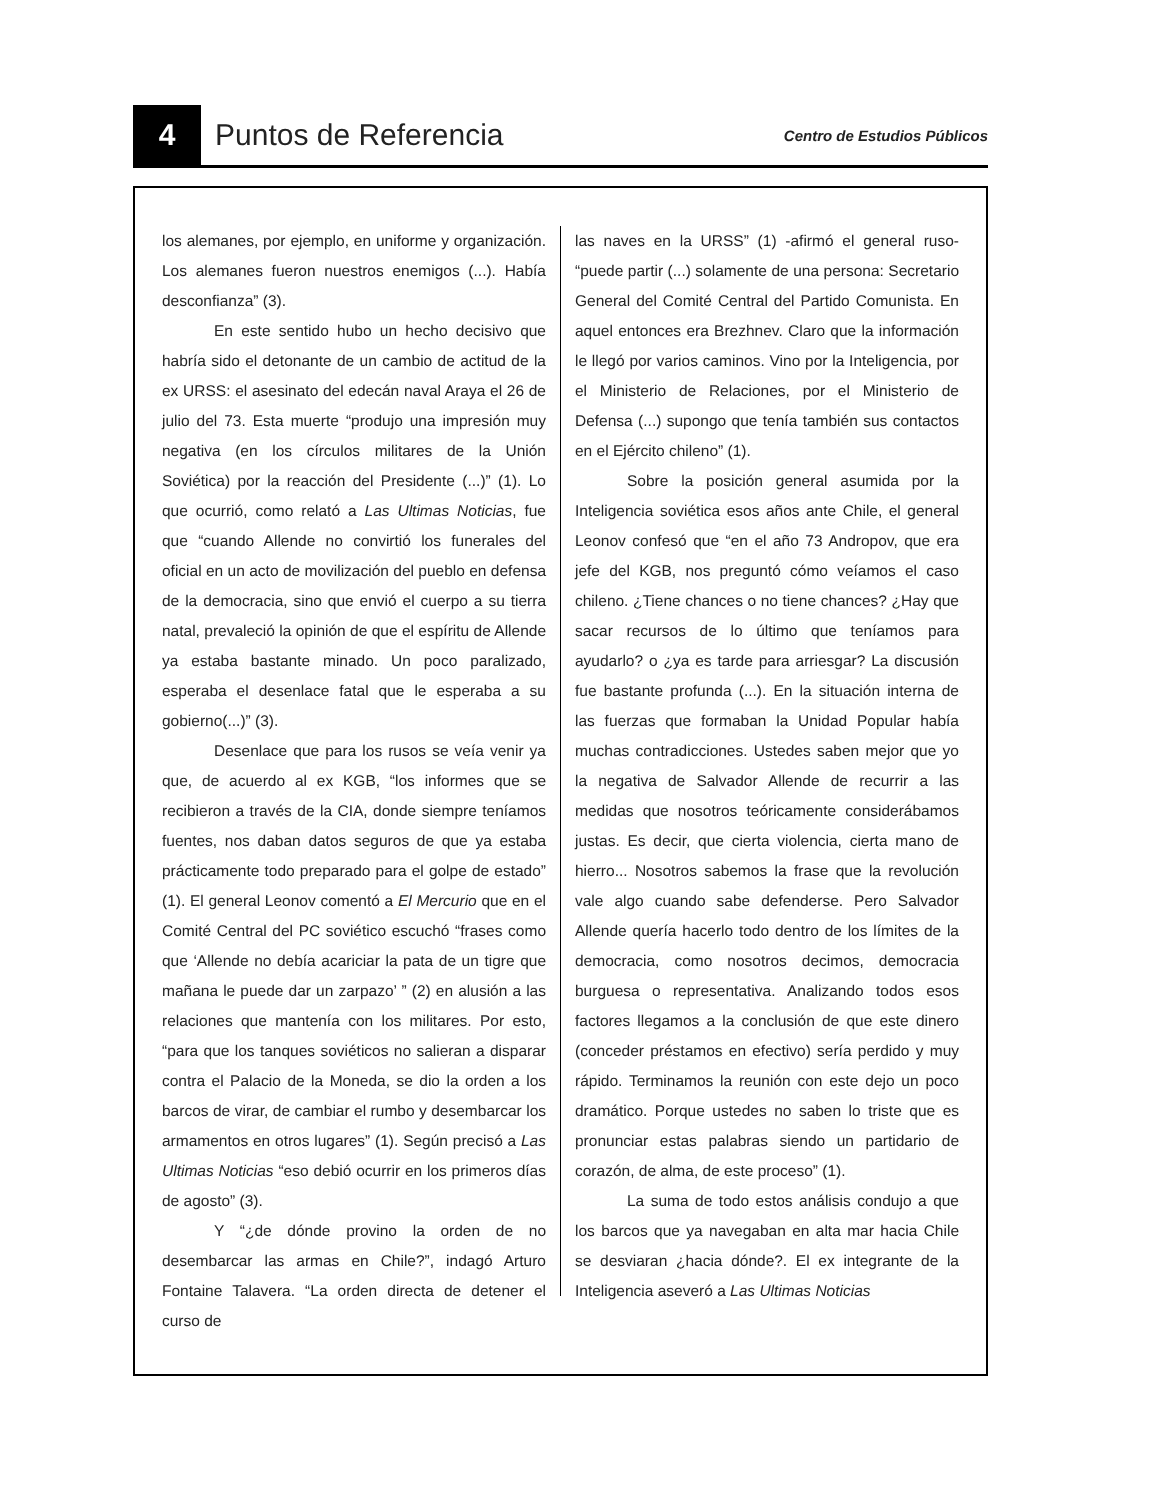4
Puntos de Referencia
Centro de Estudios Públicos
los alemanes, por ejemplo, en uniforme y organización. Los alemanes fueron nuestros enemigos (...). Había desconfianza” (3).
En este sentido hubo un hecho decisivo que habría sido el detonante de un cambio de actitud de la ex URSS: el asesinato del edecán naval Araya el 26 de julio del 73. Esta muerte “produjo una impresión muy negativa (en los círculos militares de la Unión Soviética) por la reacción del Presidente (...)” (1). Lo que ocurrió, como relató a Las Ultimas Noticias, fue que “cuando Allende no convirtió los funerales del oficial en un acto de movilización del pueblo en defensa de la democracia, sino que envió el cuerpo a su tierra natal, prevaleció la opinión de que el espíritu de Allende ya estaba bastante minado. Un poco paralizado, esperaba el desenlace fatal que le esperaba a su gobierno(...)” (3).
Desenlace que para los rusos se veía venir ya que, de acuerdo al ex KGB, “los informes que se recibieron a través de la CIA, donde siempre teníamos fuentes, nos daban datos seguros de que ya estaba prácticamente todo preparado para el golpe de estado” (1). El general Leonov comentó a El Mercurio que en el Comité Central del PC soviético escuchó “frases como que ‘Allende no debía acariciar la pata de un tigre que mañana le puede dar un zarpazo’ ” (2) en alusión a las relaciones que mantenía con los militares. Por esto, “para que los tanques soviéticos no salieran a disparar contra el Palacio de la Moneda, se dio la orden a los barcos de virar, de cambiar el rumbo y desembarcar los armamentos en otros lugares” (1). Según precisó a Las Ultimas Noticias “eso debió ocurrir en los primeros días de agosto” (3).
Y “¿de dónde provino la orden de no desembarcar las armas en Chile?”, indagó Arturo Fontaine Talavera. “La orden directa de detener el curso de
las naves en la URSS” (1) -afirmó el general ruso- “puede partir (...) solamente de una persona: Secretario General del Comité Central del Partido Comunista. En aquel entonces era Brezhnev. Claro que la información le llegó por varios caminos. Vino por la Inteligencia, por el Ministerio de Relaciones, por el Ministerio de Defensa (...) supongo que tenía también sus contactos en el Ejército chileno” (1).
Sobre la posición general asumida por la Inteligencia soviética esos años ante Chile, el general Leonov confesó que “en el año 73 Andropov, que era jefe del KGB, nos preguntó cómo veíamos el caso chileno. ¿Tiene chances o no tiene chances? ¿Hay que sacar recursos de lo último que teníamos para ayudarlo? o ¿ya es tarde para arriesgar? La discusión fue bastante profunda (...). En la situación interna de las fuerzas que formaban la Unidad Popular había muchas contradicciones. Ustedes saben mejor que yo la negativa de Salvador Allende de recurrir a las medidas que nosotros teóricamente considerábamos justas. Es decir, que cierta violencia, cierta mano de hierro... Nosotros sabemos la frase que la revolución vale algo cuando sabe defenderse. Pero Salvador Allende quería hacerlo todo dentro de los límites de la democracia, como nosotros decimos, democracia burguesa o representativa. Analizando todos esos factores llegamos a la conclusión de que este dinero (conceder préstamos en efectivo) sería perdido y muy rápido. Terminamos la reunión con este dejo un poco dramático. Porque ustedes no saben lo triste que es pronunciar estas palabras siendo un partidario de corazón, de alma, de este proceso” (1).
La suma de todo estos análisis condujo a que los barcos que ya navegaban en alta mar hacia Chile se desviaran ¿hacia dónde?. El ex integrante de la Inteligencia aseveró a Las Ultimas Noticias